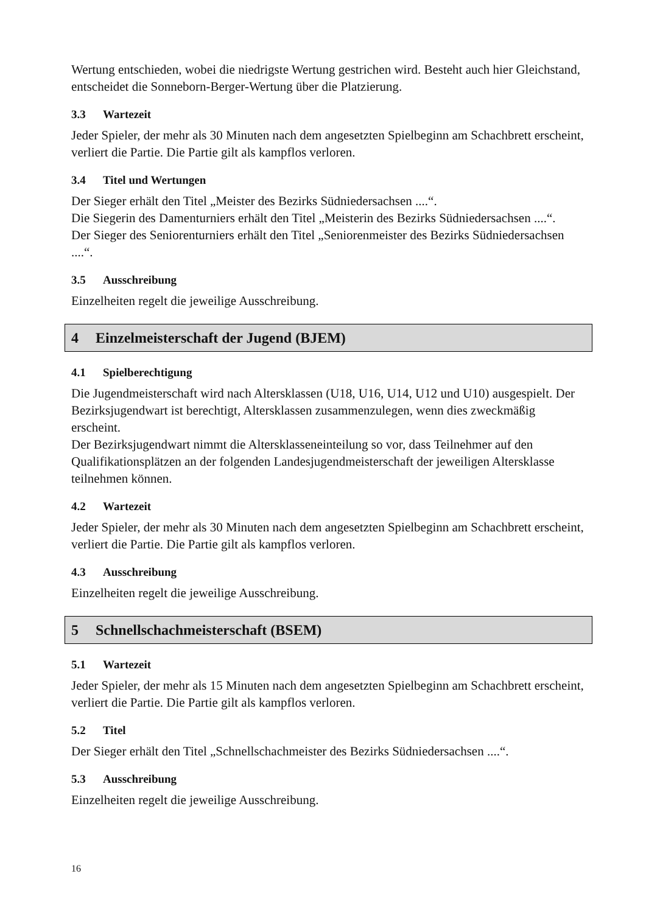Wertung entschieden, wobei die niedrigste Wertung gestrichen wird. Besteht auch hier Gleichstand, entscheidet die Sonneborn-Berger-Wertung über die Platzierung.
3.3 Wartezeit
Jeder Spieler, der mehr als 30 Minuten nach dem angesetzten Spielbeginn am Schachbrett erscheint, verliert die Partie. Die Partie gilt als kampflos verloren.
3.4 Titel und Wertungen
Der Sieger erhält den Titel „Meister des Bezirks Südniedersachsen ....“.
Die Siegerin des Damenturniers erhält den Titel „Meisterin des Bezirks Südniedersachsen ....“.
Der Sieger des Seniorenturniers erhält den Titel „Seniorenmeister des Bezirks Südniedersachsen ....“.
3.5 Ausschreibung
Einzelheiten regelt die jeweilige Ausschreibung.
4 Einzelmeisterschaft der Jugend (BJEM)
4.1 Spielberechtigung
Die Jugendmeisterschaft wird nach Altersklassen (U18, U16, U14, U12 und U10) ausgespielt. Der Bezirksjugendwart ist berechtigt, Altersklassen zusammenzulegen, wenn dies zweckmäßig erscheint.
Der Bezirksjugendwart nimmt die Altersklasseneinteilung so vor, dass Teilnehmer auf den Qualifikationsplätzen an der folgenden Landesjugendmeisterschaft der jeweiligen Altersklasse teilnehmen können.
4.2 Wartezeit
Jeder Spieler, der mehr als 30 Minuten nach dem angesetzten Spielbeginn am Schachbrett erscheint, verliert die Partie. Die Partie gilt als kampflos verloren.
4.3 Ausschreibung
Einzelheiten regelt die jeweilige Ausschreibung.
5 Schnellschachmeisterschaft (BSEM)
5.1 Wartezeit
Jeder Spieler, der mehr als 15 Minuten nach dem angesetzten Spielbeginn am Schachbrett erscheint, verliert die Partie. Die Partie gilt als kampflos verloren.
5.2 Titel
Der Sieger erhält den Titel „Schnellschachmeister des Bezirks Südniedersachsen ....“.
5.3 Ausschreibung
Einzelheiten regelt die jeweilige Ausschreibung.
16